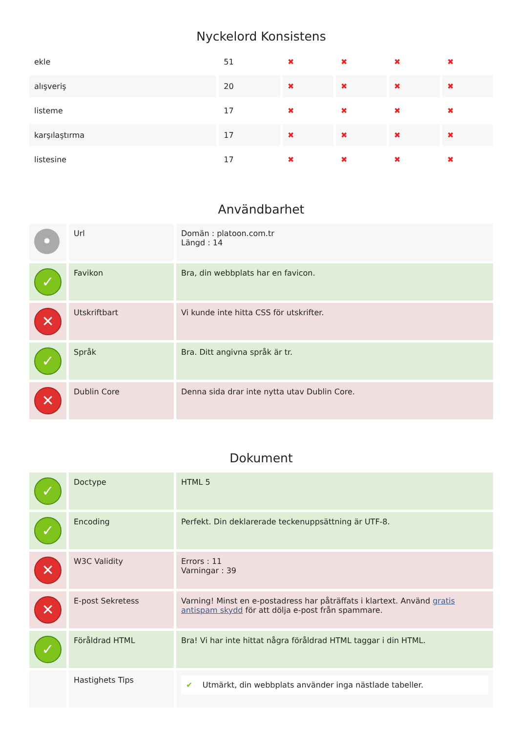Nyckelord Konsistens
| ekle | 51 | ✖ | ✖ | ✖ | ✖ |
| alışveriş | 20 | ✖ | ✖ | ✖ | ✖ |
| listeme | 17 | ✖ | ✖ | ✖ | ✖ |
| karşılaştırma | 17 | ✖ | ✖ | ✖ | ✖ |
| listesine | 17 | ✖ | ✖ | ✖ | ✖ |
Användbarhet
| • | Url | Domän : platoon.com.tr Längd : 14 |
| ✓ | Favikon | Bra, din webbplats har en favicon. |
| ✕ | Utskriftbart | Vi kunde inte hitta CSS för utskrifter. |
| ✓ | Språk | Bra. Ditt angivna språk är tr. |
| ✕ | Dublin Core | Denna sida drar inte nytta utav Dublin Core. |
Dokument
| ✓ | Doctype | HTML 5 |
| ✓ | Encoding | Perfekt. Din deklarerade teckenuppsättning är UTF-8. |
| ✕ | W3C Validity | Errors : 11 Varningar : 39 |
| ✕ | E-post Sekretess | Varning! Minst en e-postadress har påträffats i klartext. Använd gratis antispam skydd för att dölja e-post från spammare. |
| ✓ | Föråldrad HTML | Bra! Vi har inte hittat några föråldrad HTML taggar i din HTML. |
| | Hastighets Tips | ✔ Utmärkt, din webbplats använder inga nästlade tabeller. |